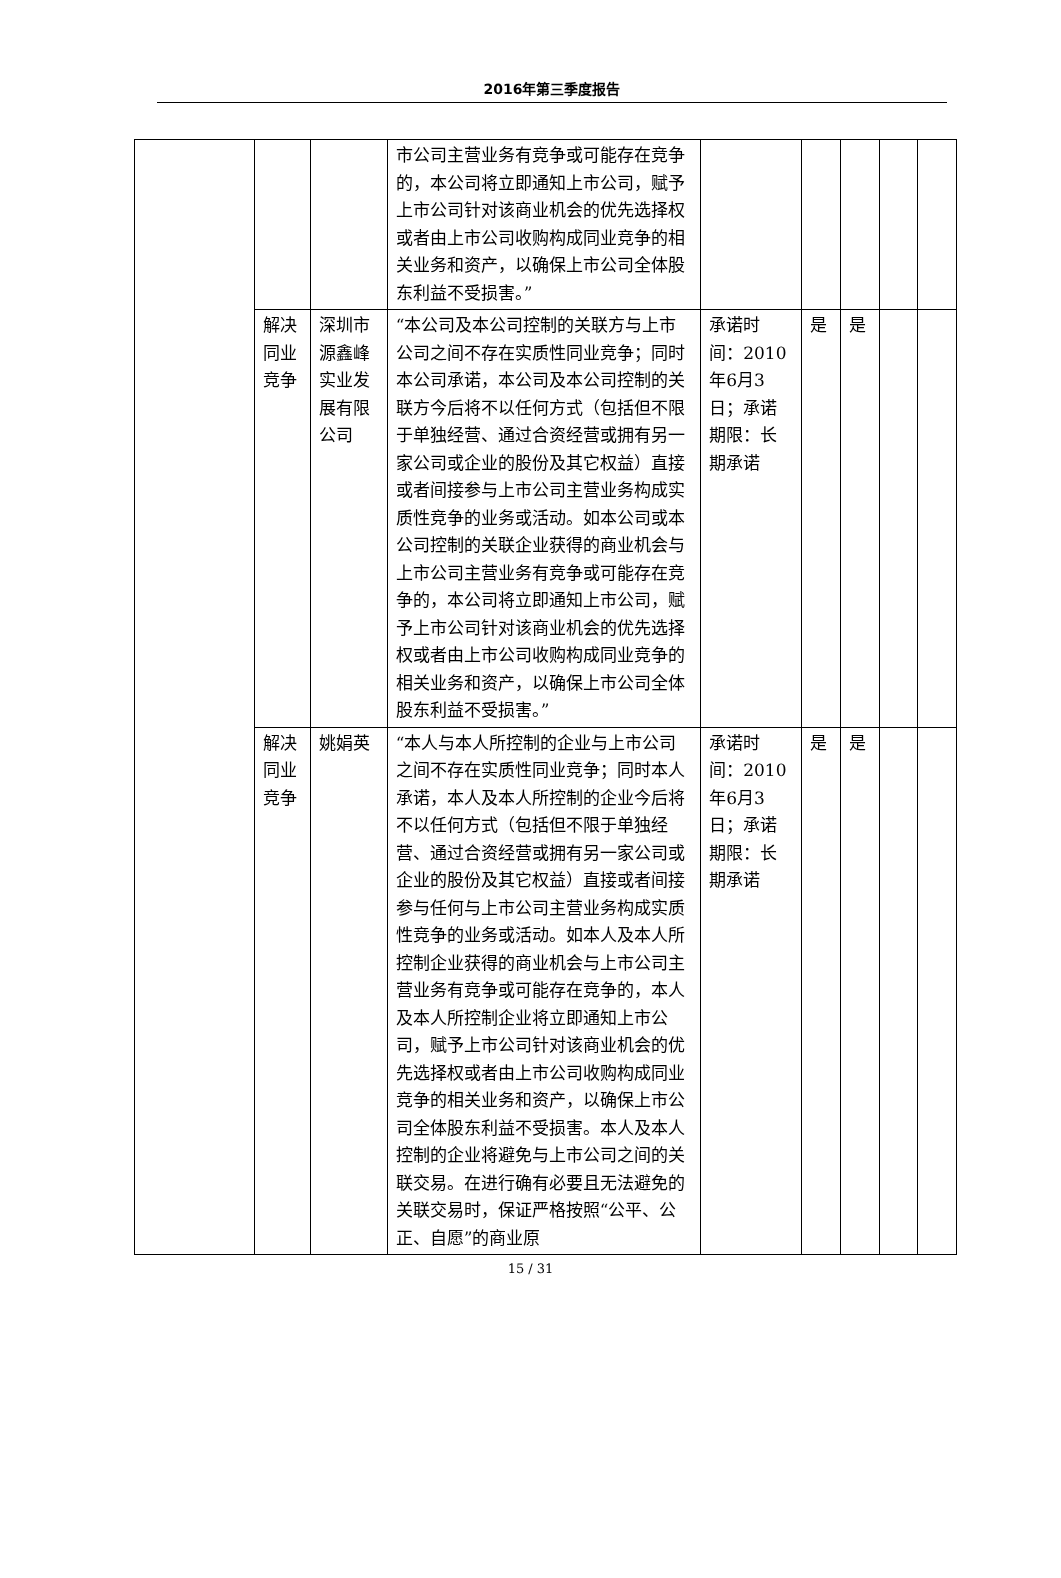2016年第三季度报告
| | | | 市公司主营业务有竞争或可能存在竞争的，本公司将立即通知上市公司，赋予上市公司针对该商业机会的优先选择权或者由上市公司收购构成同业竞争的相关业务和资产，以确保上市公司全体股东利益不受损害。” | | | | | |
| | 解决同业竞争 | 深圳市源鑫峰实业发展有限公司 | “本公司及本公司控制的关联方与上市公司之间不存在实质性同业竞争；同时本公司承诺，本公司及本公司控制的关联方今后将不以任何方式（包括但不限于单独经营、通过合资经营或拥有另一家公司或企业的股份及其它权益）直接或者间接参与上市公司主营业务构成实质性竞争的业务或活动。如本公司或本公司控制的关联企业获得的商业机会与上市公司主营业务有竞争或可能存在竞争的，本公司将立即通知上市公司，赋予上市公司针对该商业机会的优先选择权或者由上市公司收购构成同业竞争的相关业务和资产，以确保上市公司全体股东利益不受损害。” | 承诺时间：2010年6月3日；承诺期限：长期承诺 | 是 | 是 | | |
| | 解决同业竞争 | 姚娟英 | “本人与本人所控制的企业与上市公司之间不存在实质性同业竞争；同时本人承诺，本人及本人所控制的企业今后将不以任何方式（包括但不限于单独经营、通过合资经营或拥有另一家公司或企业的股份及其它权益）直接或者间接参与任何与上市公司主营业务构成实质性竞争的业务或活动。如本人及本人所控制企业获得的商业机会与上市公司主营业务有竞争或可能存在竞争的，本人及本人所控制企业将立即通知上市公司，赋予上市公司针对该商业机会的优先选择权或者由上市公司收购构成同业竞争的相关业务和资产，以确保上市公司全体股东利益不受损害。本人及本人控制的企业将避免与上市公司之间的关联交易。在进行确有必要且无法避免的关联交易时，保证严格按照“公平、公正、自愿”的商业原 | 承诺时间：2010年6月3日；承诺期限：长期承诺 | 是 | 是 | | |
15 / 31